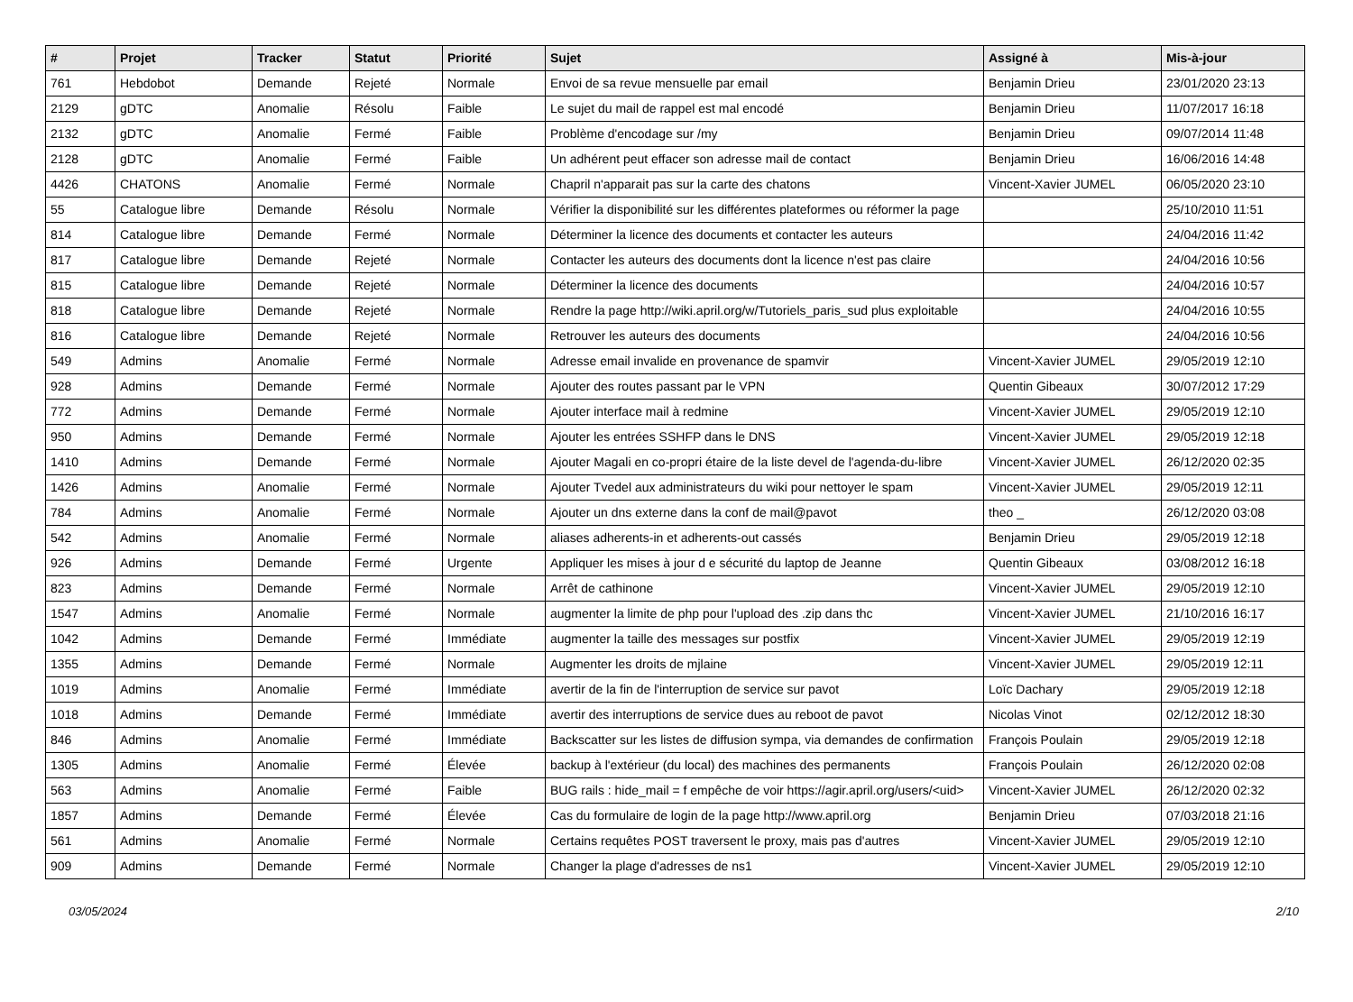| # | Projet | Tracker | Statut | Priorité | Sujet | Assigné à | Mis-à-jour |
| --- | --- | --- | --- | --- | --- | --- | --- |
| 761 | Hebdobot | Demande | Rejeté | Normale | Envoi de sa revue mensuelle par email | Benjamin Drieu | 23/01/2020 23:13 |
| 2129 | gDTC | Anomalie | Résolu | Faible | Le sujet du mail de rappel est mal encodé | Benjamin Drieu | 11/07/2017 16:18 |
| 2132 | gDTC | Anomalie | Fermé | Faible | Problème d'encodage sur /my | Benjamin Drieu | 09/07/2014 11:48 |
| 2128 | gDTC | Anomalie | Fermé | Faible | Un adhérent peut effacer son adresse mail de contact | Benjamin Drieu | 16/06/2016 14:48 |
| 4426 | CHATONS | Anomalie | Fermé | Normale | Chapril n'apparait pas sur la carte des chatons | Vincent-Xavier JUMEL | 06/05/2020 23:10 |
| 55 | Catalogue libre | Demande | Résolu | Normale | Vérifier la disponibilité sur les différentes plateformes ou réformer la page | | 25/10/2010 11:51 |
| 814 | Catalogue libre | Demande | Fermé | Normale | Déterminer la licence des documents et contacter les auteurs | | 24/04/2016 11:42 |
| 817 | Catalogue libre | Demande | Rejeté | Normale | Contacter les auteurs des documents dont la licence n'est pas claire | | 24/04/2016 10:56 |
| 815 | Catalogue libre | Demande | Rejeté | Normale | Déterminer la licence des documents | | 24/04/2016 10:57 |
| 818 | Catalogue libre | Demande | Rejeté | Normale | Rendre la page http://wiki.april.org/w/Tutoriels_paris_sud plus exploitable | | 24/04/2016 10:55 |
| 816 | Catalogue libre | Demande | Rejeté | Normale | Retrouver les auteurs des documents | | 24/04/2016 10:56 |
| 549 | Admins | Anomalie | Fermé | Normale | Adresse email invalide en provenance de spamvir | Vincent-Xavier JUMEL | 29/05/2019 12:10 |
| 928 | Admins | Demande | Fermé | Normale | Ajouter des routes passant par le VPN | Quentin Gibeaux | 30/07/2012 17:29 |
| 772 | Admins | Demande | Fermé | Normale | Ajouter interface mail à redmine | Vincent-Xavier JUMEL | 29/05/2019 12:10 |
| 950 | Admins | Demande | Fermé | Normale | Ajouter les entrées SSHFP dans le DNS | Vincent-Xavier JUMEL | 29/05/2019 12:18 |
| 1410 | Admins | Demande | Fermé | Normale | Ajouter Magali en co-propri étaire de la liste devel de l'agenda-du-libre | Vincent-Xavier JUMEL | 26/12/2020 02:35 |
| 1426 | Admins | Anomalie | Fermé | Normale | Ajouter Tvedel aux administrateurs du wiki pour nettoyer le spam | Vincent-Xavier JUMEL | 29/05/2019 12:11 |
| 784 | Admins | Anomalie | Fermé | Normale | Ajouter un dns externe dans la conf de mail@pavot | theo _ | 26/12/2020 03:08 |
| 542 | Admins | Anomalie | Fermé | Normale | aliases adherents-in et adherents-out cassés | Benjamin Drieu | 29/05/2019 12:18 |
| 926 | Admins | Demande | Fermé | Urgente | Appliquer les mises à jour d e sécurité du laptop de Jeanne | Quentin Gibeaux | 03/08/2012 16:18 |
| 823 | Admins | Demande | Fermé | Normale | Arrêt de cathinone | Vincent-Xavier JUMEL | 29/05/2019 12:10 |
| 1547 | Admins | Anomalie | Fermé | Normale | augmenter la limite de php pour l'upload des .zip dans thc | Vincent-Xavier JUMEL | 21/10/2016 16:17 |
| 1042 | Admins | Demande | Fermé | Immédiate | augmenter la taille des messages sur postfix | Vincent-Xavier JUMEL | 29/05/2019 12:19 |
| 1355 | Admins | Demande | Fermé | Normale | Augmenter les droits de mjlaine | Vincent-Xavier JUMEL | 29/05/2019 12:11 |
| 1019 | Admins | Anomalie | Fermé | Immédiate | avertir de la fin de l'interruption de service sur pavot | Loïc Dachary | 29/05/2019 12:18 |
| 1018 | Admins | Demande | Fermé | Immédiate | avertir des interruptions de service dues au reboot de pavot | Nicolas Vinot | 02/12/2012 18:30 |
| 846 | Admins | Anomalie | Fermé | Immédiate | Backscatter sur les listes de diffusion sympa, via demandes de confirmation | François Poulain | 29/05/2019 12:18 |
| 1305 | Admins | Anomalie | Fermé | Élevée | backup à l'extérieur (du local) des machines des permanents | François Poulain | 26/12/2020 02:08 |
| 563 | Admins | Anomalie | Fermé | Faible | BUG rails : hide_mail = f empêche de voir https://agir.april.org/users/<uid> | Vincent-Xavier JUMEL | 26/12/2020 02:32 |
| 1857 | Admins | Demande | Fermé | Élevée | Cas du formulaire de login de la page http://www.april.org | Benjamin Drieu | 07/03/2018 21:16 |
| 561 | Admins | Anomalie | Fermé | Normale | Certains requêtes POST traversent le proxy, mais pas d'autres | Vincent-Xavier JUMEL | 29/05/2019 12:10 |
| 909 | Admins | Demande | Fermé | Normale | Changer la plage d'adresses de ns1 | Vincent-Xavier JUMEL | 29/05/2019 12:10 |
03/05/2024 2/10